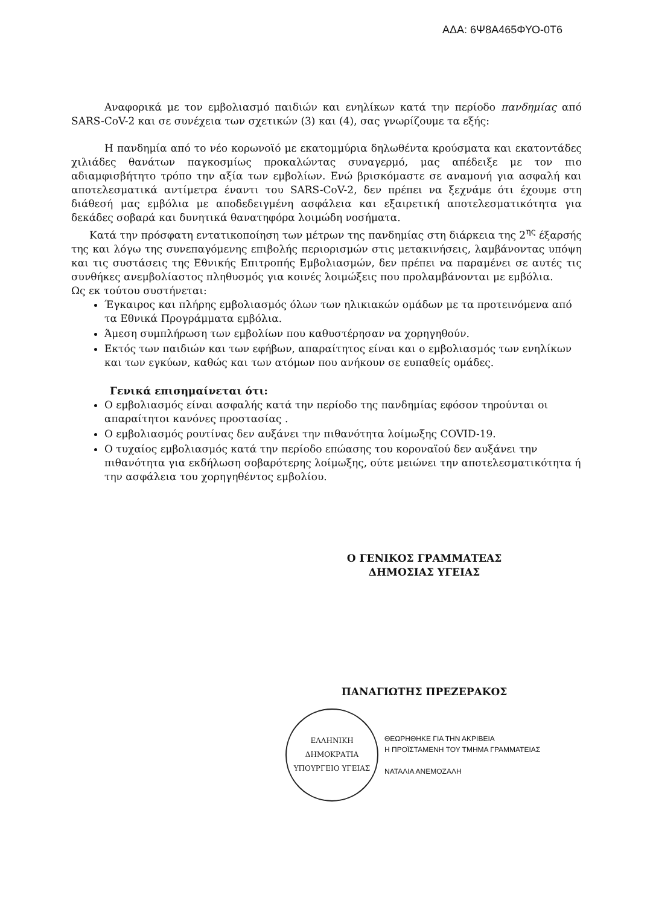ΑΔΑ: 6Ψ8Α465ΦΥΟ-0Τ6
Αναφορικά με τον εμβολιασμό παιδιών και ενηλίκων κατά την περίοδο πανδημίας από SARS-CoV-2 και σε συνέχεια των σχετικών (3) και (4), σας γνωρίζουμε τα εξής:
Η πανδημία από το νέο κορωνοϊό με εκατομμύρια δηλωθέντα κρούσματα και εκατοντάδες χιλιάδες θανάτων παγκοσμίως προκαλώντας συναγερμό, μας απέδειξε με τον πιο αδιαμφισβήτητο τρόπο την αξία των εμβολίων. Ενώ βρισκόμαστε σε αναμονή για ασφαλή και αποτελεσματικά αντίμετρα έναντι του SARS-CoV-2, δεν πρέπει να ξεχνάμε ότι έχουμε στη διάθεσή μας εμβόλια με αποδεδειγμένη ασφάλεια και εξαιρετική αποτελεσματικότητα για δεκάδες σοβαρά και δυνητικά θανατηφόρα λοιμώδη νοσήματα.
Κατά την πρόσφατη εντατικοποίηση των μέτρων της πανδημίας στη διάρκεια της 2<sup>ης</sup> έξαρσής της και λόγω της συνεπαγόμενης επιβολής περιορισμών στις μετακινήσεις, λαμβάνοντας υπόψη και τις συστάσεις της Εθνικής Επιτροπής Εμβολιασμών, δεν πρέπει να παραμένει σε αυτές τις συνθήκες ανεμβολίαστος πληθυσμός για κοινές λοιμώξεις που προλαμβάνονται με εμβόλια.
Ως εκ τούτου συστήνεται:
Έγκαιρος και πλήρης εμβολιασμός όλων των ηλικιακών ομάδων με τα προτεινόμενα από τα Εθνικά Προγράμματα εμβόλια.
Άμεση συμπλήρωση των εμβολίων που καθυστέρησαν να χορηγηθούν.
Εκτός των παιδιών και των εφήβων, απαραίτητος είναι και ο εμβολιασμός των ενηλίκων και των εγκύων, καθώς και των ατόμων που ανήκουν σε ευπαθείς ομάδες.
Γενικά επισημαίνεται ότι:
Ο εμβολιασμός είναι ασφαλής κατά την περίοδο της πανδημίας εφόσον τηρούνται οι απαραίτητοι κανόνες προστασίας .
Ο εμβολιασμός ρουτίνας δεν αυξάνει την πιθανότητα λοίμωξης COVID-19.
Ο τυχαίος εμβολιασμός κατά την περίοδο επώασης του κοροναϊού δεν αυξάνει την πιθανότητα για εκδήλωση σοβαρότερης λοίμωξης, ούτε μειώνει την αποτελεσματικότητα ή την ασφάλεια του χορηγηθέντος εμβολίου.
Ο ΓΕΝΙΚΟΣ ΓΡΑΜΜΑΤΕΑΣ
ΔΗΜΟΣΙΑΣ ΥΓΕΙΑΣ
ΠΑΝΑΓΙΩΤΗΣ ΠΡΕΖΕΡΑΚΟΣ
ΕΛΛΗΝΙΚΗ ΔΗΜΟΚΡΑΤΙΑ
ΥΠΟΥΡΓΕΙΟ ΥΓΕΙΑΣ
ΘΕΩΡΗΘΗΚΕ ΓΙΑ ΤΗΝ ΑΚΡΙΒΕΙΑ
Η ΠΡΟΪΣΤΑΜΕΝΗ ΤΟΥ ΤΜΗΜΑ ΓΡΑΜΜΑΤΕΙΑΣ
ΝΑΤΑΛΙΑ ΑΝΕΜΟΖΑΛΗ